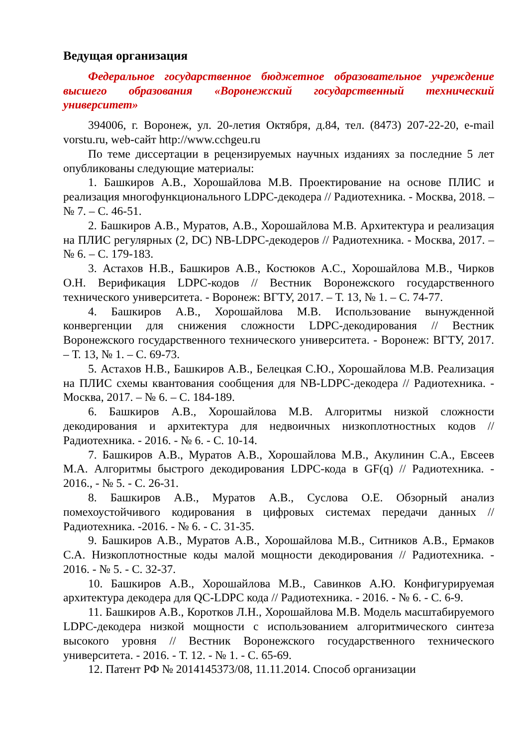Ведущая организация
Федеральное государственное бюджетное образовательное учреждение высшего образования «Воронежский государственный технический университет»
394006, г. Воронеж, ул. 20-летия Октября, д.84, тел. (8473) 207-22-20, e-mail vorstu.ru, web-сайт http://www.cchgeu.ru
По теме диссертации в рецензируемых научных изданиях за последние 5 лет опубликованы следующие материалы:
1. Башкиров А.В., Хорошайлова М.В. Проектирование на основе ПЛИС и реализация многофункционального LDPC-декодера // Радиотехника. - Москва, 2018. – № 7. – С. 46-51.
2. Башкиров А.В., Муратов, А.В., Хорошайлова М.В. Архитектура и реализация на ПЛИС регулярных (2, DC) NB-LDPC-декодеров // Радиотехника. - Москва, 2017. – № 6. – С. 179-183.
3. Астахов Н.В., Башкиров А.В., Костюков А.С., Хорошайлова М.В., Чирков О.Н. Верификация LDPC-кодов // Вестник Воронежского государственного технического университета. - Воронеж: ВГТУ, 2017. – Т. 13, № 1. – С. 74-77.
4. Башкиров А.В., Хорошайлова М.В. Использование вынужденной конвергенции для снижения сложности LDPC-декодирования // Вестник Воронежского государственного технического университета. - Воронеж: ВГТУ, 2017. – Т. 13, № 1. – С. 69-73.
5. Астахов Н.В., Башкиров А.В., Белецкая С.Ю., Хорошайлова М.В. Реализация на ПЛИС схемы квантования сообщения для NB-LDPC-декодера // Радиотехника. - Москва, 2017. – № 6. – С. 184-189.
6. Башкиров А.В., Хорошайлова М.В. Алгоритмы низкой сложности декодирования и архитектура для недвоичных низкоплотностных кодов // Радиотехника. - 2016. - № 6. - С. 10-14.
7. Башкиров А.В., Муратов А.В., Хорошайлова М.В., Акулинин С.А., Евсеев М.А. Алгоритмы быстрого декодирования LDPC-кода в GF(q) // Радиотехника. - 2016., - № 5. - С. 26-31.
8. Башкиров А.В., Муратов А.В., Суслова О.Е. Обзорный анализ помехоустойчивого кодирования в цифровых системах передачи данных // Радиотехника. -2016. - № 6. - С. 31-35.
9. Башкиров А.В., Муратов А.В., Хорошайлова М.В., Ситников А.В., Ермаков С.А. Низкоплотностные коды малой мощности декодирования // Радиотехника. - 2016. - № 5. - С. 32-37.
10. Башкиров А.В., Хорошайлова М.В., Савинков А.Ю. Конфигурируемая архитектура декодера для QC-LDPC кода // Радиотехника. - 2016. - № 6. - С. 6-9.
11. Башкиров А.В., Коротков Л.Н., Хорошайлова М.В. Модель масштабируемого LDPC-декодера низкой мощности с использованием алгоритмического синтеза высокого уровня // Вестник Воронежского государственного технического университета. - 2016. - Т. 12. - № 1. - С. 65-69.
12. Патент РФ № 2014145373/08, 11.11.2014. Способ организации